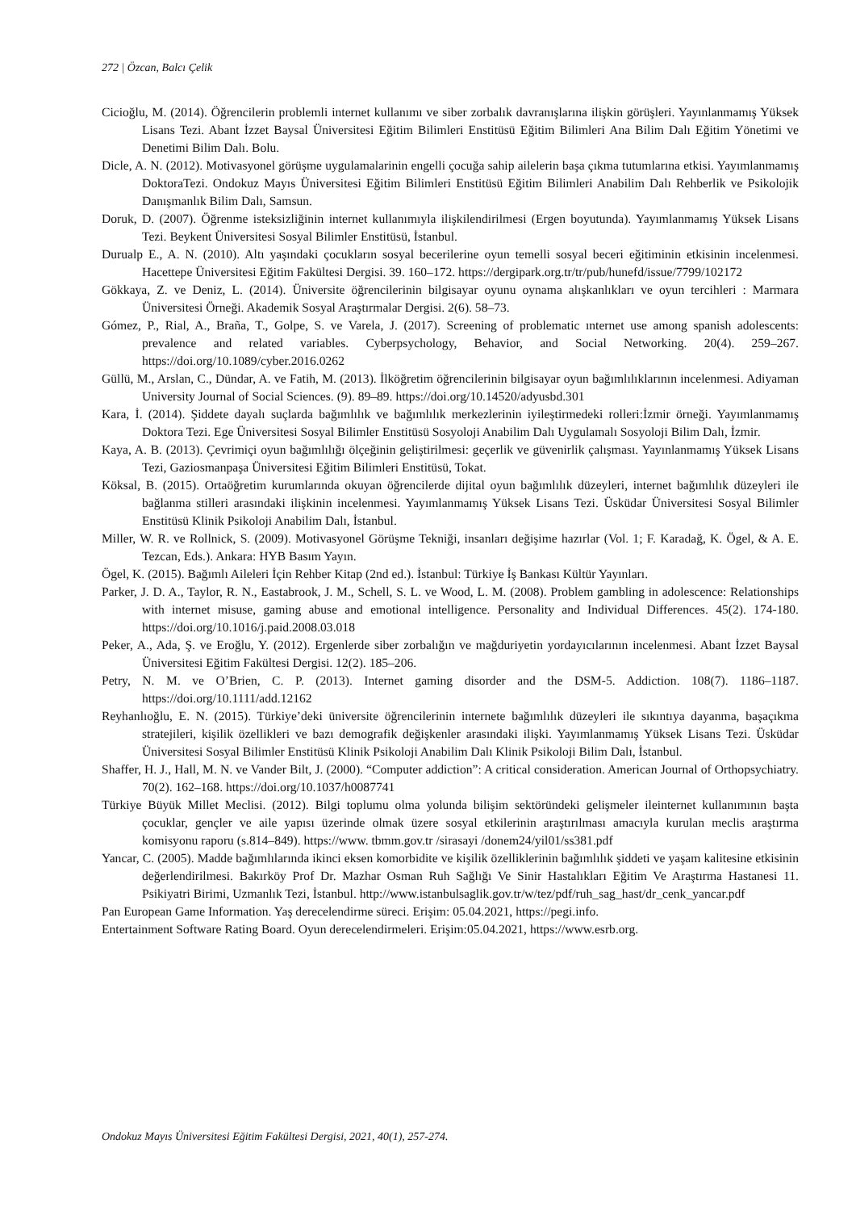272 | Özcan, Balcı Çelik
Cicioğlu, M. (2014). Öğrencilerin problemli internet kullanımı ve siber zorbalık davranışlarına ilişkin görüşleri. Yayınlanmamış Yüksek Lisans Tezi. Abant İzzet Baysal Üniversitesi Eğitim Bilimleri Enstitüsü Eğitim Bilimleri Ana Bilim Dalı Eğitim Yönetimi ve Denetimi Bilim Dalı. Bolu.
Dicle, A. N. (2012). Motivasyonel görüşme uygulamalarinin engelli çocuğa sahip ailelerin başa çıkma tutumlarına etkisi. Yayımlanmamış DoktoraTezi. Ondokuz Mayıs Üniversitesi Eğitim Bilimleri Enstitüsü Eğitim Bilimleri Anabilim Dalı Rehberlik ve Psikolojik Danışmanlık Bilim Dalı, Samsun.
Doruk, D. (2007). Öğrenme isteksizliğinin internet kullanımıyla ilişkilendirilmesi (Ergen boyutunda). Yayımlanmamış Yüksek Lisans Tezi. Beykent Üniversitesi Sosyal Bilimler Enstitüsü, İstanbul.
Durualp E., A. N. (2010). Altı yaşındaki çocukların sosyal becerilerine oyun temelli sosyal beceri eğitiminin etkisinin incelenmesi. Hacettepe Üniversitesi Eğitim Fakültesi Dergisi. 39. 160–172. https://dergipark.org.tr/tr/pub/hunefd/issue/7799/102172
Gökkaya, Z. ve Deniz, L. (2014). Üniversite öğrencilerinin bilgisayar oyunu oynama alışkanlıkları ve oyun tercihleri : Marmara Üniversitesi Örneği. Akademik Sosyal Araştırmalar Dergisi. 2(6). 58–73.
Gómez, P., Rial, A., Braña, T., Golpe, S. ve Varela, J. (2017). Screening of problematic ınternet use among spanish adolescents: prevalence and related variables. Cyberpsychology, Behavior, and Social Networking. 20(4). 259–267. https://doi.org/10.1089/cyber.2016.0262
Güllü, M., Arslan, C., Dündar, A. ve Fatih, M. (2013). İlköğretim öğrencilerinin bilgisayar oyun bağımlılıklarının incelenmesi. Adiyaman University Journal of Social Sciences. (9). 89–89. https://doi.org/10.14520/adyusbd.301
Kara, İ. (2014). Şiddete dayalı suçlarda bağımlılık ve bağımlılık merkezlerinin iyileştirmedeki rolleri:İzmir örneği. Yayımlanmamış Doktora Tezi. Ege Üniversitesi Sosyal Bilimler Enstitüsü Sosyoloji Anabilim Dalı Uygulamalı Sosyoloji Bilim Dalı, İzmir.
Kaya, A. B. (2013). Çevrimiçi oyun bağımlılığı ölçeğinin geliştirilmesi: geçerlik ve güvenirlik çalışması. Yayınlanmamış Yüksek Lisans Tezi, Gaziosmanpaşa Üniversitesi Eğitim Bilimleri Enstitüsü, Tokat.
Köksal, B. (2015). Ortaöğretim kurumlarında okuyan öğrencilerde dijital oyun bağımlılık düzeyleri, internet bağımlılık düzeyleri ile bağlanma stilleri arasındaki ilişkinin incelenmesi. Yayımlanmamış Yüksek Lisans Tezi. Üsküdar Üniversitesi Sosyal Bilimler Enstitüsü Klinik Psikoloji Anabilim Dalı, İstanbul.
Miller, W. R. ve Rollnick, S. (2009). Motivasyonel Görüşme Tekniği, insanları değişime hazırlar (Vol. 1; F. Karadağ, K. Ögel, & A. E. Tezcan, Eds.). Ankara: HYB Basım Yayın.
Ögel, K. (2015). Bağımlı Aileleri İçin Rehber Kitap (2nd ed.). İstanbul: Türkiye İş Bankası Kültür Yayınları.
Parker, J. D. A., Taylor, R. N., Eastabrook, J. M., Schell, S. L. ve Wood, L. M. (2008). Problem gambling in adolescence: Relationships with internet misuse, gaming abuse and emotional intelligence. Personality and Individual Differences. 45(2). 174-180. https://doi.org/10.1016/j.paid.2008.03.018
Peker, A., Ada, Ş. ve Eroğlu, Y. (2012). Ergenlerde siber zorbalığın ve mağduriyetin yordayıcılarının incelenmesi. Abant İzzet Baysal Üniversitesi Eğitim Fakültesi Dergisi. 12(2). 185–206.
Petry, N. M. ve O’Brien, C. P. (2013). Internet gaming disorder and the DSM-5. Addiction. 108(7). 1186–1187. https://doi.org/10.1111/add.12162
Reyhanlıoğlu, E. N. (2015). Türkiye’deki üniversite öğrencilerinin internete bağımlılık düzeyleri ile sıkıntıya dayanma, başaçıkma stratejileri, kişilik özellikleri ve bazı demografik değişkenler arasındaki ilişki. Yayımlanmamış Yüksek Lisans Tezi. Üsküdar Üniversitesi Sosyal Bilimler Enstitüsü Klinik Psikoloji Anabilim Dalı Klinik Psikoloji Bilim Dalı, İstanbul.
Shaffer, H. J., Hall, M. N. ve Vander Bilt, J. (2000). “Computer addiction”: A critical consideration. American Journal of Orthopsychiatry. 70(2). 162–168. https://doi.org/10.1037/h0087741
Türkiye Büyük Millet Meclisi. (2012). Bilgi toplumu olma yolunda bilişim sektöründeki gelişmeler ileinternet kullanımının başta çocuklar, gençler ve aile yapısı üzerinde olmak üzere sosyal etkilerinin araştırılması amacıyla kurulan meclis araştırma komisyonu raporu (s.814–849). https://www. tbmm.gov.tr /sirasayi /donem24/yil01/ss381.pdf
Yancar, C. (2005). Madde bağımlılarında ikinci eksen komorbidite ve kişilik özelliklerinin bağımlılık şiddeti ve yaşam kalitesine etkisinin değerlendirilmesi. Bakırköy Prof Dr. Mazhar Osman Ruh Sağlığı Ve Sinir Hastalıkları Eğitim Ve Araştırma Hastanesi 11. Psikiyatri Birimi, Uzmanlık Tezi, İstanbul. http://www.istanbulsaglik.gov.tr/w/tez/pdf/ruh_sag_hast/dr_cenk_yancar.pdf
Pan European Game Information. Yaş derecelendirme süreci. Erişim: 05.04.2021, https://pegi.info.
Entertainment Software Rating Board. Oyun derecelendirmeleri. Erişim:05.04.2021, https://www.esrb.org.
Ondokuz Mayıs Üniversitesi Eğitim Fakültesi Dergisi, 2021, 40(1), 257-274.